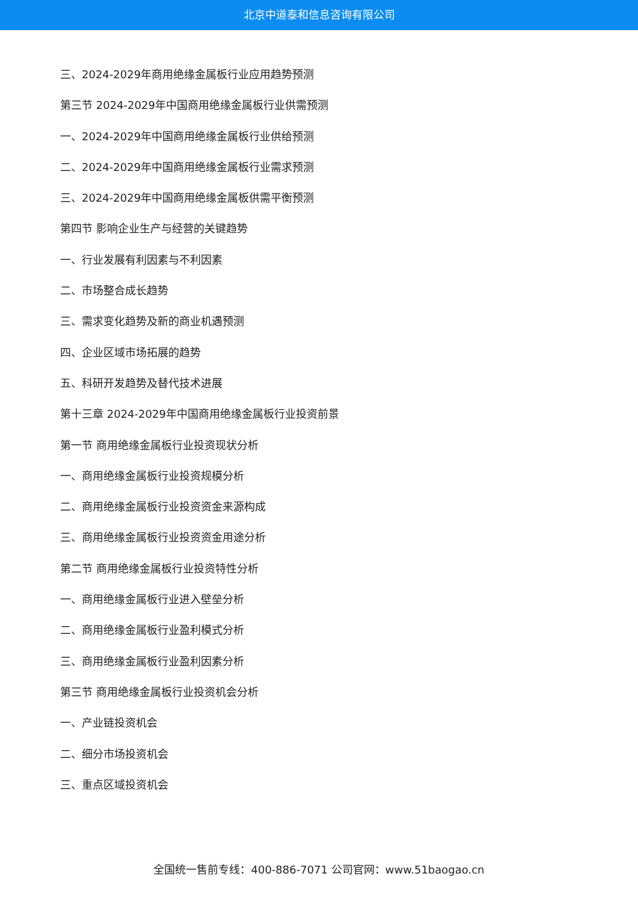北京中道泰和信息咨询有限公司
三、2024-2029年商用绝缘金属板行业应用趋势预测
第三节 2024-2029年中国商用绝缘金属板行业供需预测
一、2024-2029年中国商用绝缘金属板行业供给预测
二、2024-2029年中国商用绝缘金属板行业需求预测
三、2024-2029年中国商用绝缘金属板供需平衡预测
第四节 影响企业生产与经营的关键趋势
一、行业发展有利因素与不利因素
二、市场整合成长趋势
三、需求变化趋势及新的商业机遇预测
四、企业区域市场拓展的趋势
五、科研开发趋势及替代技术进展
第十三章 2024-2029年中国商用绝缘金属板行业投资前景
第一节 商用绝缘金属板行业投资现状分析
一、商用绝缘金属板行业投资规模分析
二、商用绝缘金属板行业投资资金来源构成
三、商用绝缘金属板行业投资资金用途分析
第二节 商用绝缘金属板行业投资特性分析
一、商用绝缘金属板行业进入壁垒分析
二、商用绝缘金属板行业盈利模式分析
三、商用绝缘金属板行业盈利因素分析
第三节 商用绝缘金属板行业投资机会分析
一、产业链投资机会
二、细分市场投资机会
三、重点区域投资机会
全国统一售前专线：400-886-7071 公司官网：www.51baogao.cn